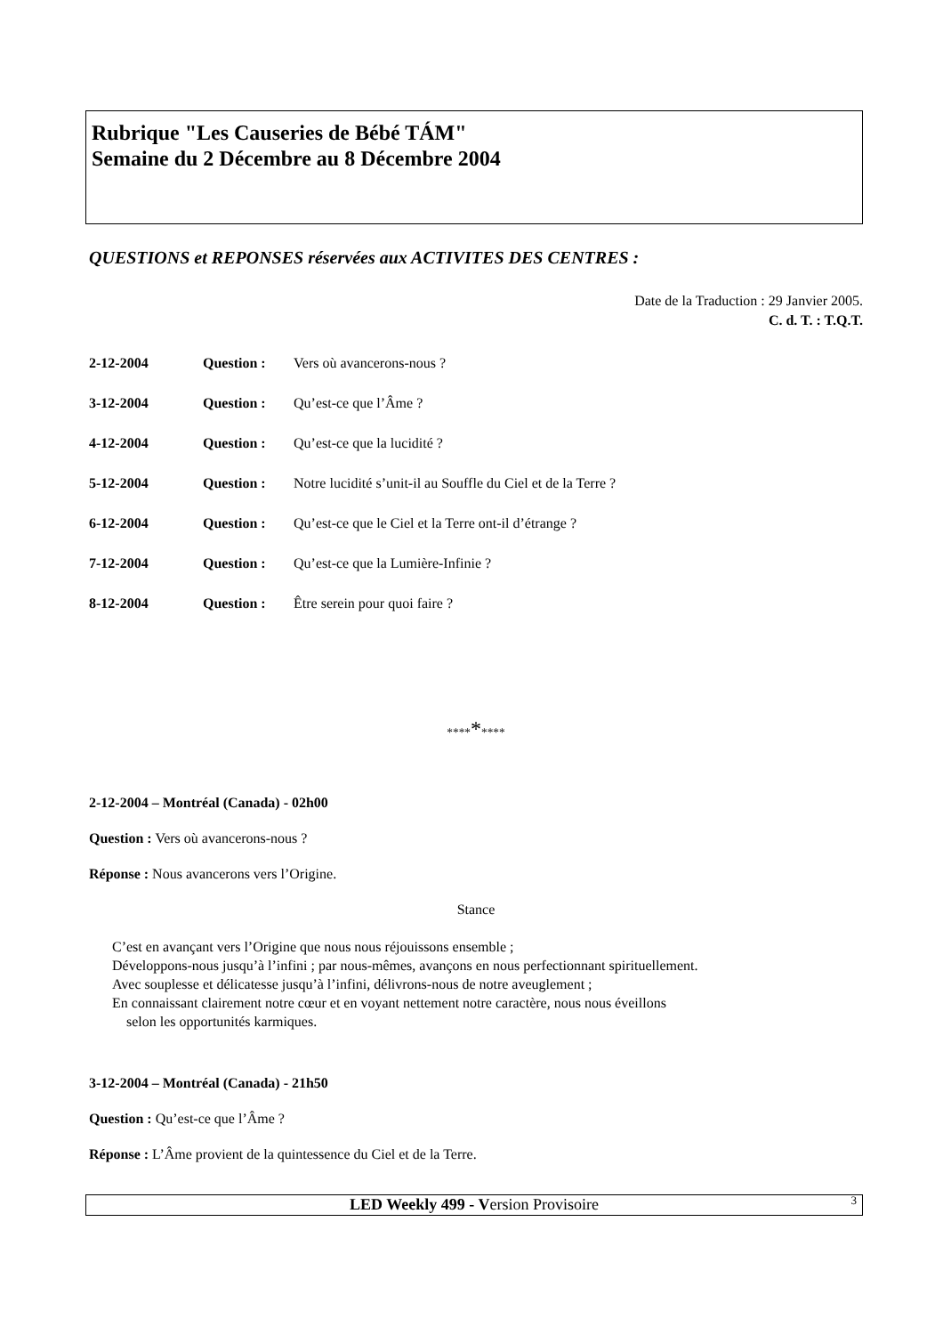Rubrique "Les Causeries de Bébé TÁM"
Semaine du 2 Décembre au 8 Décembre 2004
QUESTIONS et REPONSES réservées aux ACTIVITES DES CENTRES :
Date de la Traduction : 29 Janvier 2005.
C. d. T. : T.Q.T.
| 2-12-2004 | Question : | Vers où avancerons-nous ? |
| 3-12-2004 | Question : | Qu’est-ce que l’Âme ? |
| 4-12-2004 | Question : | Qu’est-ce que la lucidité ? |
| 5-12-2004 | Question : | Notre lucidité s’unit-il au Souffle du Ciel et de la Terre ? |
| 6-12-2004 | Question : | Qu’est-ce que le Ciel et la Terre ont-il d’étrange ? |
| 7-12-2004 | Question : | Qu’est-ce que la Lumière-Infinie ? |
| 8-12-2004 | Question : | Être serein pour quoi faire ? |
*********
2-12-2004 – Montréal (Canada) - 02h00
Question : Vers où avancerons-nous ?
Réponse : Nous avancerons vers l’Origine.
Stance
C’est en avançant vers l’Origine que nous nous réjouissons ensemble ;
Développons-nous jusqu’à l’infini ; par nous-mêmes, avançons en nous perfectionnant spirituellement.
Avec souplesse et délicatesse jusqu’à l’infini, délivrons-nous de notre aveuglement ;
En connaissant clairement notre cœur et en voyant nettement notre caractère, nous nous éveillons
selon les opportunités karmiques.
3-12-2004 – Montréal (Canada) - 21h50
Question : Qu’est-ce que l’Âme ?
Réponse : L’Âme provient de la quintessence du Ciel et de la Terre.
LED Weekly 499 - Version Provisoire 3